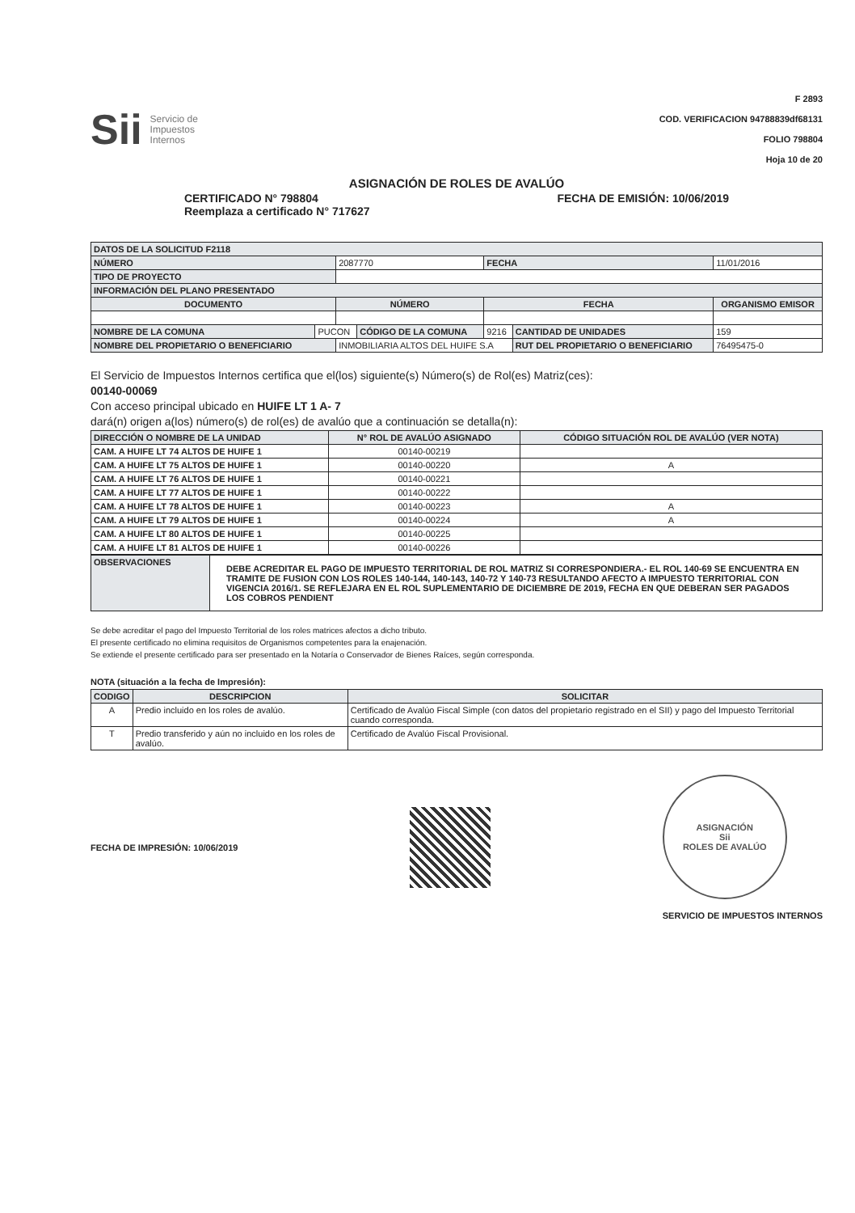Sii Servicio de
Impuestos
Internos
F 2893
COD. VERIFICACION 94788839df68131
FOLIO 798804
Hoja 10 de 20
ASIGNACIÓN DE ROLES DE AVALÚO
CERTIFICADO N° 798804
Reemplaza a certificado N° 717627
FECHA DE EMISIÓN: 10/06/2019
| DATOS DE LA SOLICITUD F2118 | | | | | | | |
| NÚMERO | | 2087770 | | FECHA | | 11/01/2016 | |
| TIPO DE PROYECTO | | | | | | | |
| INFORMACIÓN DEL PLANO PRESENTADO | | | | | | | |
| DOCUMENTO | | NÚMERO | | FECHA | | ORGANISMO EMISOR | |
| NOMBRE DE LA COMUNA | PUCON | | CÓDIGO DE LA COMUNA | 9216 | CANTIDAD DE UNIDADES | 159 | |
| NOMBRE DEL PROPIETARIO O BENEFICIARIO | | INMOBILIARIA ALTOS DEL HUIFE S.A | | | RUT DEL PROPIETARIO O BENEFICIARIO | | 76495475-0 |
El Servicio de Impuestos Internos certifica que el(los) siguiente(s) Número(s) de Rol(es) Matriz(ces):
00140-00069
Con acceso principal ubicado en HUIFE LT 1 A- 7
dará(n) origen a(los) número(s) de rol(es) de avalúo que a continuación se detalla(n):
| DIRECCIÓN O NOMBRE DE LA UNIDAD | N° ROL DE AVALÚO ASIGNADO | CÓDIGO SITUACIÓN ROL DE AVALÚO (VER NOTA) |
| --- | --- | --- |
| CAM. A HUIFE LT 74 ALTOS DE HUIFE 1 | 00140-00219 | |
| CAM. A HUIFE LT 75 ALTOS DE HUIFE 1 | 00140-00220 | A |
| CAM. A HUIFE LT 76 ALTOS DE HUIFE 1 | 00140-00221 | |
| CAM. A HUIFE LT 77 ALTOS DE HUIFE 1 | 00140-00222 | |
| CAM. A HUIFE LT 78 ALTOS DE HUIFE 1 | 00140-00223 | A |
| CAM. A HUIFE LT 79 ALTOS DE HUIFE 1 | 00140-00224 | A |
| CAM. A HUIFE LT 80 ALTOS DE HUIFE 1 | 00140-00225 | |
| CAM. A HUIFE LT 81 ALTOS DE HUIFE 1 | 00140-00226 | |
| OBSERVACIONES | DEBE ACREDITAR EL PAGO DE IMPUESTO TERRITORIAL DE ROL MATRIZ SI CORRESPONDIERA.- EL ROL 140-69 SE ENCUENTRA EN TRAMITE DE FUSION CON LOS ROLES 140-144, 140-143, 140-72 Y 140-73 RESULTANDO AFECTO A IMPUESTO TERRITORIAL CON VIGENCIA 2016/1. SE REFLEJARA EN EL ROL SUPLEMENTARIO DE DICIEMBRE DE 2019, FECHA EN QUE DEBERAN SER PAGADOS LOS COBROS PENDIENT |
Se debe acreditar el pago del Impuesto Territorial de los roles matrices afectos a dicho tributo.
El presente certificado no elimina requisitos de Organismos competentes para la enajenación.
Se extiende el presente certificado para ser presentado en la Notaría o Conservador de Bienes Raíces, según corresponda.
NOTA (situación a la fecha de Impresión):
| CODIGO | DESCRIPCION | SOLICITAR |
| --- | --- | --- |
| A | Predio incluido en los roles de avalúo. | Certificado de Avalúo Fiscal Simple (con datos del propietario registrado en el SII) y pago del Impuesto Territorial cuando corresponda. |
| T | Predio transferido y aún no incluido en los roles de avalúo. | Certificado de Avalúo Fiscal Provisional. |
FECHA DE IMPRESIÓN: 10/06/2019
ASIGNACIÓN
Sii
ROLES DE AVALÚO
SERVICIO DE IMPUESTOS INTERNOS